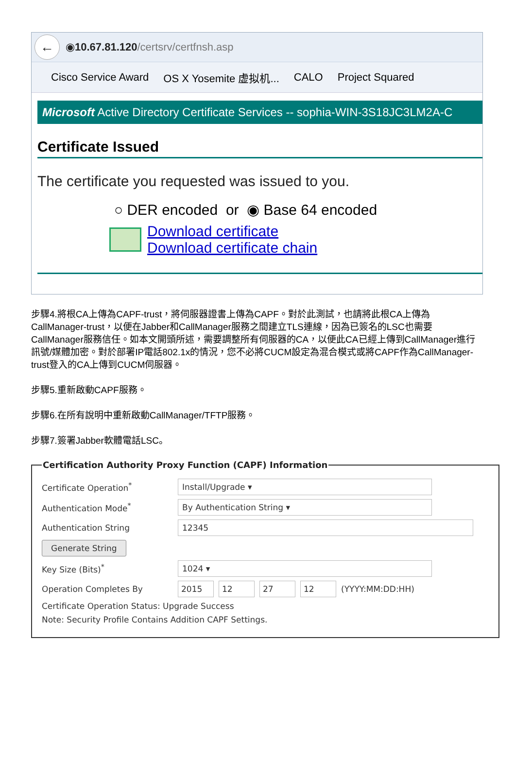←
◉ 10.67.81.120 /certsrv/certfnsh.asp
Cisco Service Award OS X Yosemite 虚拟机... CALO Project Squared
Microsoft Active Directory Certificate Services -- sophia-WIN-3S18JC3LM2A-C
Certificate Issued
The certificate you requested was issued to you.
○ DER encoded or ◉ Base 64 encoded
Download certificate
Download certificate chain
步驟4.將根CA上傳為CAPF-trust，將伺服器證書上傳為CAPF。對於此測試，也請將此根CA上傳為CallManager-trust，以便在Jabber和CallManager服務之間建立TLS連線，因為已簽名的LSC也需要CallManager服務信任。如本文開頭所述，需要調整所有伺服器的CA，以便此CA已經上傳到CallManager進行訊號/媒體加密。對於部署IP電話802.1x的情況，您不必將CUCM設定為混合模式或將CAPF作為CallManager-trust登入的CA上傳到CUCM伺服器。
步驟5.重新啟動CAPF服務。
步驟6.在所有說明中重新啟動CallManager/TFTP服務。
步驟7.簽署Jabber軟體電話LSC。
Certification Authority Proxy Function (CAPF) Information
Certificate Operation<sup>*</sup>
Install/Upgrade ▾
Authentication Mode<sup>*</sup>
By Authentication String ▾
Authentication String
12345
Generate String
Key Size (Bits)<sup>*</sup>
1024 ▾
Operation Completes By
2015 12 27 12 (YYYY:MM:DD:HH)
Certificate Operation Status: Upgrade Success
Note: Security Profile Contains Addition CAPF Settings.